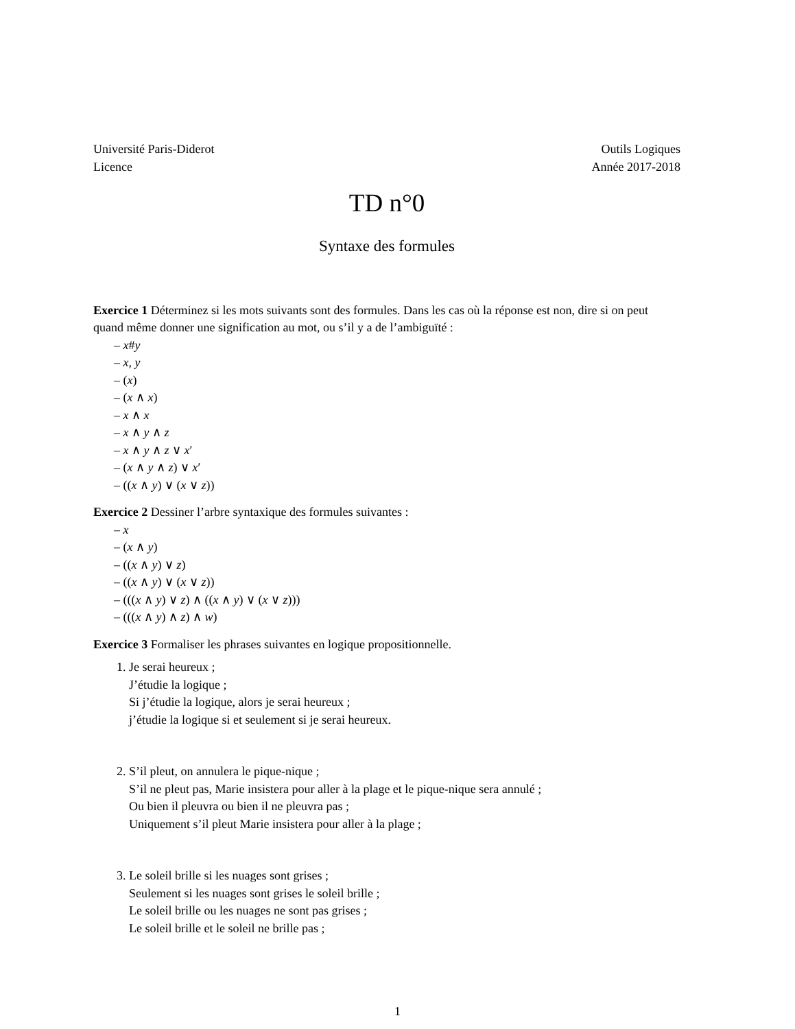Université Paris-Diderot
Licence
Outils Logiques
Année 2017-2018
TD n°0
Syntaxe des formules
Exercice 1 Déterminez si les mots suivants sont des formules. Dans les cas où la réponse est non, dire si on peut quand même donner une signification au mot, ou s’il y a de l’ambiguïté :
x#y
x, y
(x)
(x ∧ x)
x ∧ x
x ∧ y ∧ z
x ∧ y ∧ z ∨ x′
(x ∧ y ∧ z) ∨ x′
((x ∧ y) ∨ (x ∨ z))
Exercice 2 Dessiner l’arbre syntaxique des formules suivantes :
x
(x ∧ y)
((x ∧ y) ∨ z)
((x ∧ y) ∨ (x ∨ z))
(((x ∧ y) ∨ z) ∧ ((x ∧ y) ∨ (x ∨ z)))
(((x ∧ y) ∧ z) ∧ w)
Exercice 3 Formaliser les phrases suivantes en logique propositionnelle.
1. Je serai heureux ;
J’étudie la logique ;
Si j’étudie la logique, alors je serai heureux ;
j’étudie la logique si et seulement si je serai heureux.
2. S’il pleut, on annulera le pique-nique ;
S’il ne pleut pas, Marie insistera pour aller à la plage et le pique-nique sera annulé ;
Ou bien il pleuvra ou bien il ne pleuvra pas ;
Uniquement s’il pleut Marie insistera pour aller à la plage ;
3. Le soleil brille si les nuages sont grises ;
Seulement si les nuages sont grises le soleil brille ;
Le soleil brille ou les nuages ne sont pas grises ;
Le soleil brille et le soleil ne brille pas ;
1